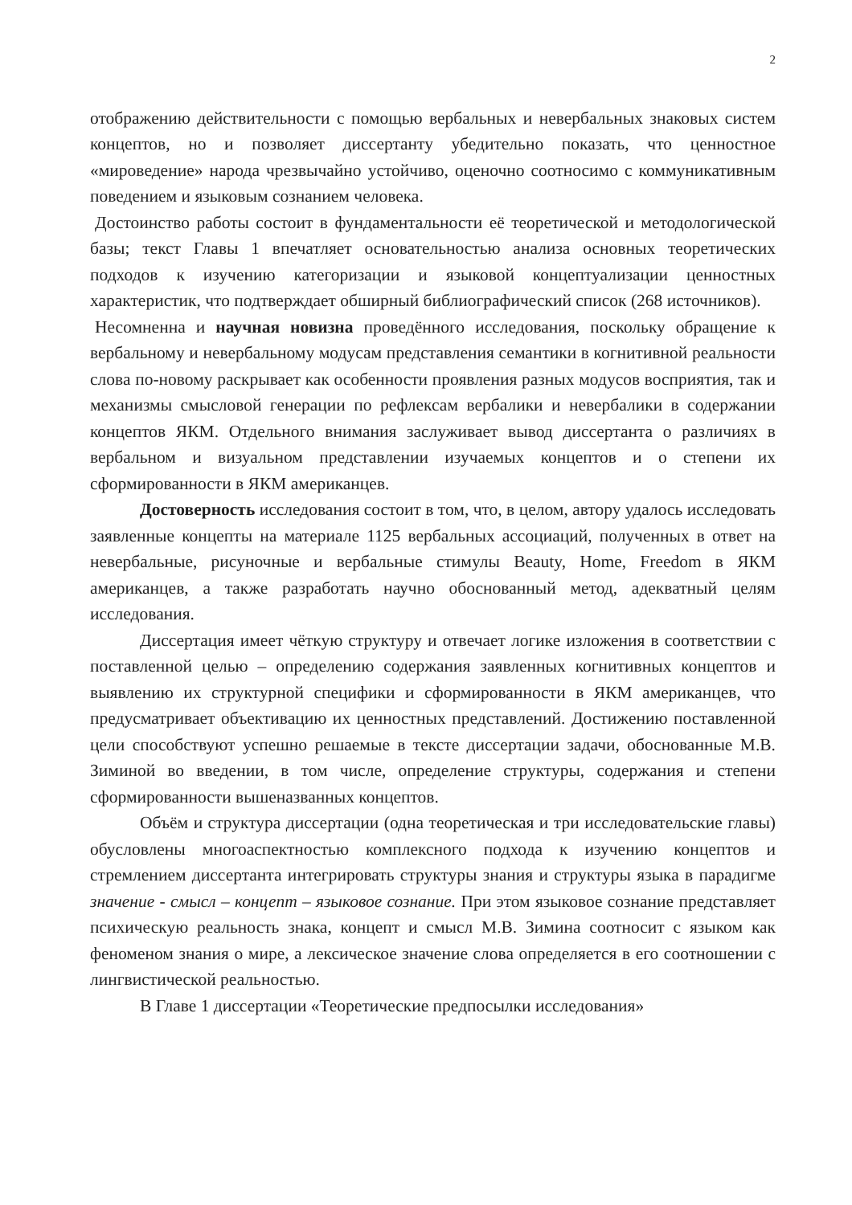2
отображению действительности с помощью вербальных и невербальных знаковых систем концептов, но и позволяет диссертанту убедительно показать, что ценностное «мироведение» народа чрезвычайно устойчиво, оценочно соотносимо с коммуникативным поведением и языковым сознанием человека.
Достоинство работы состоит в фундаментальности её теоретической и методологической базы; текст Главы 1 впечатляет основательностью анализа основных теоретических подходов к изучению категоризации и языковой концептуализации ценностных характеристик, что подтверждает обширный библиографический список (268 источников).
Несомненна и научная новизна проведённого исследования, поскольку обращение к вербальному и невербальному модусам представления семантики в когнитивной реальности слова по-новому раскрывает как особенности проявления разных модусов восприятия, так и механизмы смысловой генерации по рефлексам вербалики и невербалики в содержании концептов ЯКМ. Отдельного внимания заслуживает вывод диссертанта о различиях в вербальном и визуальном представлении изучаемых концептов и о степени их сформированности в ЯКМ американцев.
Достоверность исследования состоит в том, что, в целом, автору удалось исследовать заявленные концепты на материале 1125 вербальных ассоциаций, полученных в ответ на невербальные, рисуночные и вербальные стимулы Beauty, Home, Freedom в ЯКМ американцев, а также разработать научно обоснованный метод, адекватный целям исследования.
Диссертация имеет чёткую структуру и отвечает логике изложения в соответствии с поставленной целью – определению содержания заявленных когнитивных концептов и выявлению их структурной специфики и сформированности в ЯКМ американцев, что предусматривает объективацию их ценностных представлений. Достижению поставленной цели способствуют успешно решаемые в тексте диссертации задачи, обоснованные М.В. Зиминой во введении, в том числе, определение структуры, содержания и степени сформированности вышеназванных концептов.
Объём и структура диссертации (одна теоретическая и три исследовательские главы) обусловлены многоаспектностью комплексного подхода к изучению концептов и стремлением диссертанта интегрировать структуры знания и структуры языка в парадигме значение - смысл – концепт – языковое сознание. При этом языковое сознание представляет психическую реальность знака, концепт и смысл М.В. Зимина соотносит с языком как феноменом знания о мире, а лексическое значение слова определяется в его соотношении с лингвистической реальностью.
В Главе 1 диссертации «Теоретические предпосылки исследования»